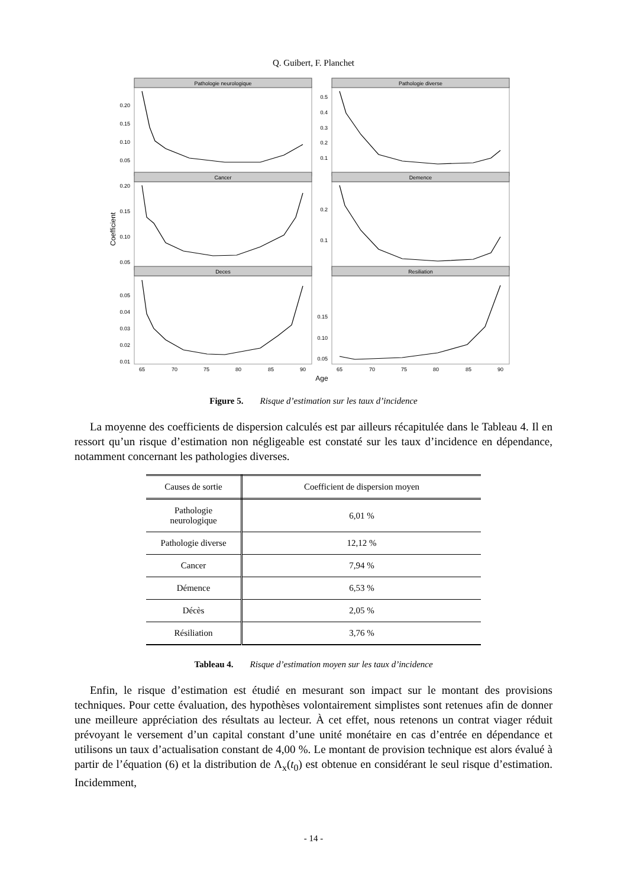Q. Guibert, F. Planchet
Pathologie neurologique
Pathologie diverse
Cancer
Demence
Deces
Resiliation
65
70
75
80
85
90
65
70
75
80
85
90
Age
Coefficient
0.20
0.15
0.10
0.05
0.5
0.4
0.3
0.2
0.1
0.20
0.15
0.10
0.05
0.2
0.1
0.05
0.04
0.03
0.02
0.01
0.15
0.10
0.05
Figure 5. Risque d’estimation sur les taux d’incidence
La moyenne des coefficients de dispersion calculés est par ailleurs récapitulée dans le Tableau 4. Il en ressort qu’un risque d’estimation non négligeable est constaté sur les taux d’incidence en dépendance, notamment concernant les pathologies diverses.
| Causes de sortie | Coefficient de dispersion moyen |
| --- | --- |
| Pathologie neurologique | 6,01 % |
| Pathologie diverse | 12,12 % |
| Cancer | 7,94 % |
| Démence | 6,53 % |
| Décès | 2,05 % |
| Résiliation | 3,76 % |
Tableau 4. Risque d’estimation moyen sur les taux d’incidence
Enfin, le risque d’estimation est étudié en mesurant son impact sur le montant des provisions techniques. Pour cette évaluation, des hypothèses volontairement simplistes sont retenues afin de donner une meilleure appréciation des résultats au lecteur. À cet effet, nous retenons un contrat viager réduit prévoyant le versement d’un capital constant d’une unité monétaire en cas d’entrée en dépendance et utilisons un taux d’actualisation constant de 4,00 %. Le montant de provision technique est alors évalué à partir de l’équation (6) et la distribution de Λ<sub>x</sub>(t<sub>0</sub>) est obtenue en considérant le seul risque d’estimation. Incidemment,
- 14 -